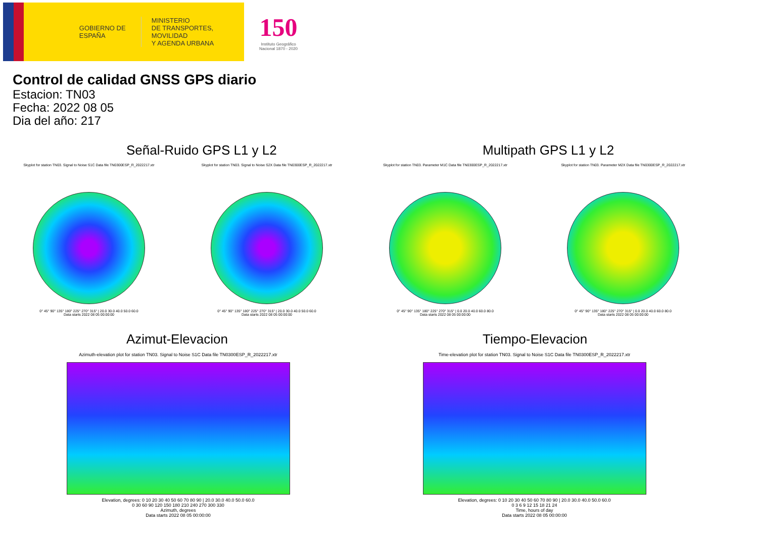GOBIERNO DE ESPAÑA
MINISTERIO
DE TRANSPORTES, MOVILIDAD
Y AGENDA URBANA
150
Instituto Geográfico
Nacional 1870 - 2020
Control de calidad GNSS GPS diario
Estacion: TN03
Fecha: 2022 08 05
Dia del año: 217
Señal-Ruido GPS L1 y L2
Skyplot for station TN03. Signal to Noise S1C Data file TN0300ESP_R_2022217.xtr
0° 45° 90° 135° 180° 225° 270° 315° | 20.0 30.0 40.0 50.0 60.0
Data starts 2022 08 05 00:00:00
Skyplot for station TN03. Signal to Noise S2X Data file TN0300ESP_R_2022217.xtr
0° 45° 90° 135° 180° 225° 270° 315° | 20.0 30.0 40.0 50.0 60.0
Data starts 2022 08 05 00:00:00
Multipath GPS L1 y L2
Skyplot for station TN03. Parameter M1C Data file TN0300ESP_R_2022217.xtr
0° 45° 90° 135° 180° 225° 270° 315° | 0.0 20.0 40.0 60.0 80.0
Data starts 2022 08 05 00:00:00
Skyplot for station TN03. Parameter M2X Data file TN0300ESP_R_2022217.xtr
0° 45° 90° 135° 180° 225° 270° 315° | 0.0 20.0 40.0 60.0 80.0
Data starts 2022 08 05 00:00:00
Azimut-Elevacion
Azimuth-elevation plot for station TN03. Signal to Noise S1C Data file TN0300ESP_R_2022217.xtr
Elevation, degrees: 0 10 20 30 40 50 60 70 80 90 | 20.0 30.0 40.0 50.0 60.0
0 30 60 90 120 150 180 210 240 270 300 330
Azimuth, degrees
Data starts 2022 08 05 00:00:00
Tiempo-Elevacion
Time-elevation plot for station TN03. Signal to Noise S1C Data file TN0300ESP_R_2022217.xtr
Elevation, degrees: 0 10 20 30 40 50 60 70 80 90 | 20.0 30.0 40.0 50.0 60.0
0 3 6 9 12 15 18 21 24
Time, hours of day
Data starts 2022 08 05 00:00:00